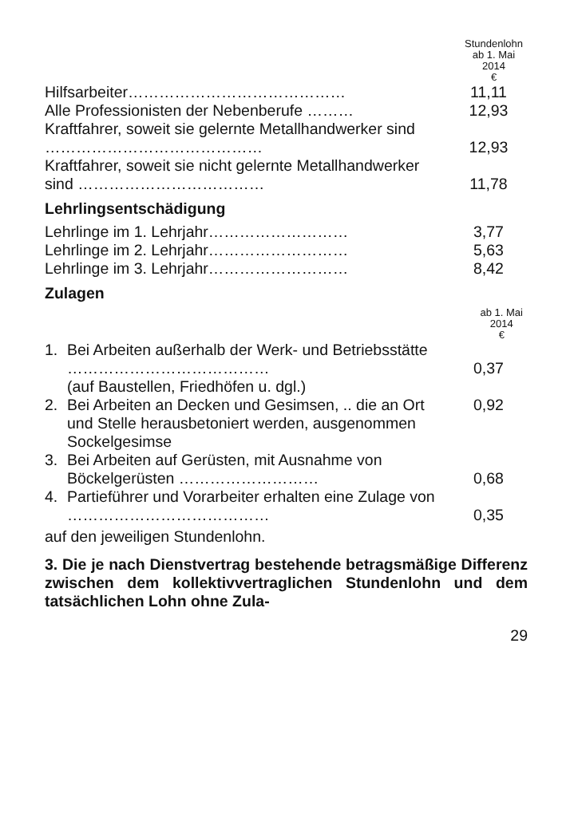Stundenlohn
ab 1. Mai
2014
€
| Hilfsarbeiter…………………………………… | 11,11 |
| Alle Professionisten der Nebenberufe ……… | 12,93 |
| Kraftfahrer, soweit sie gelernte Metallhandwerker sind …………………………………… | 12,93 |
| Kraftfahrer, soweit sie nicht gelernte Metallhandwerker sind ……………………………… | 11,78 |
Lehrlingsentschädigung
| Lehrlinge im 1. Lehrjahr……………………… | 3,77 |
| Lehrlinge im 2. Lehrjahr……………………… | 5,63 |
| Lehrlinge im 3. Lehrjahr……………………… | 8,42 |
Zulagen
ab 1. Mai
2014
€
| 1. | Bei Arbeiten außerhalb der Werk- und Betriebsstätte ………………………………… | 0,37 |
| | (auf Baustellen, Friedhöfen u. dgl.) | |
| 2. | Bei Arbeiten an Decken und Gesimsen, .. die an Ort und Stelle herausbetoniert werden, ausgenommen Sockelgesimse | 0,92 |
| 3. | Bei Arbeiten auf Gerüsten, mit Ausnahme von Böckelgerüsten ……………………… | 0,68 |
| 4. | Partieführer und Vorarbeiter erhalten eine Zulage von ………………………………… | 0,35 |
auf den jeweiligen Stundenlohn.
3. Die je nach Dienstvertrag bestehende betragsmäßige Differenz zwischen dem kollektivvertraglichen Stundenlohn und dem tatsächlichen Lohn ohne Zula-
29